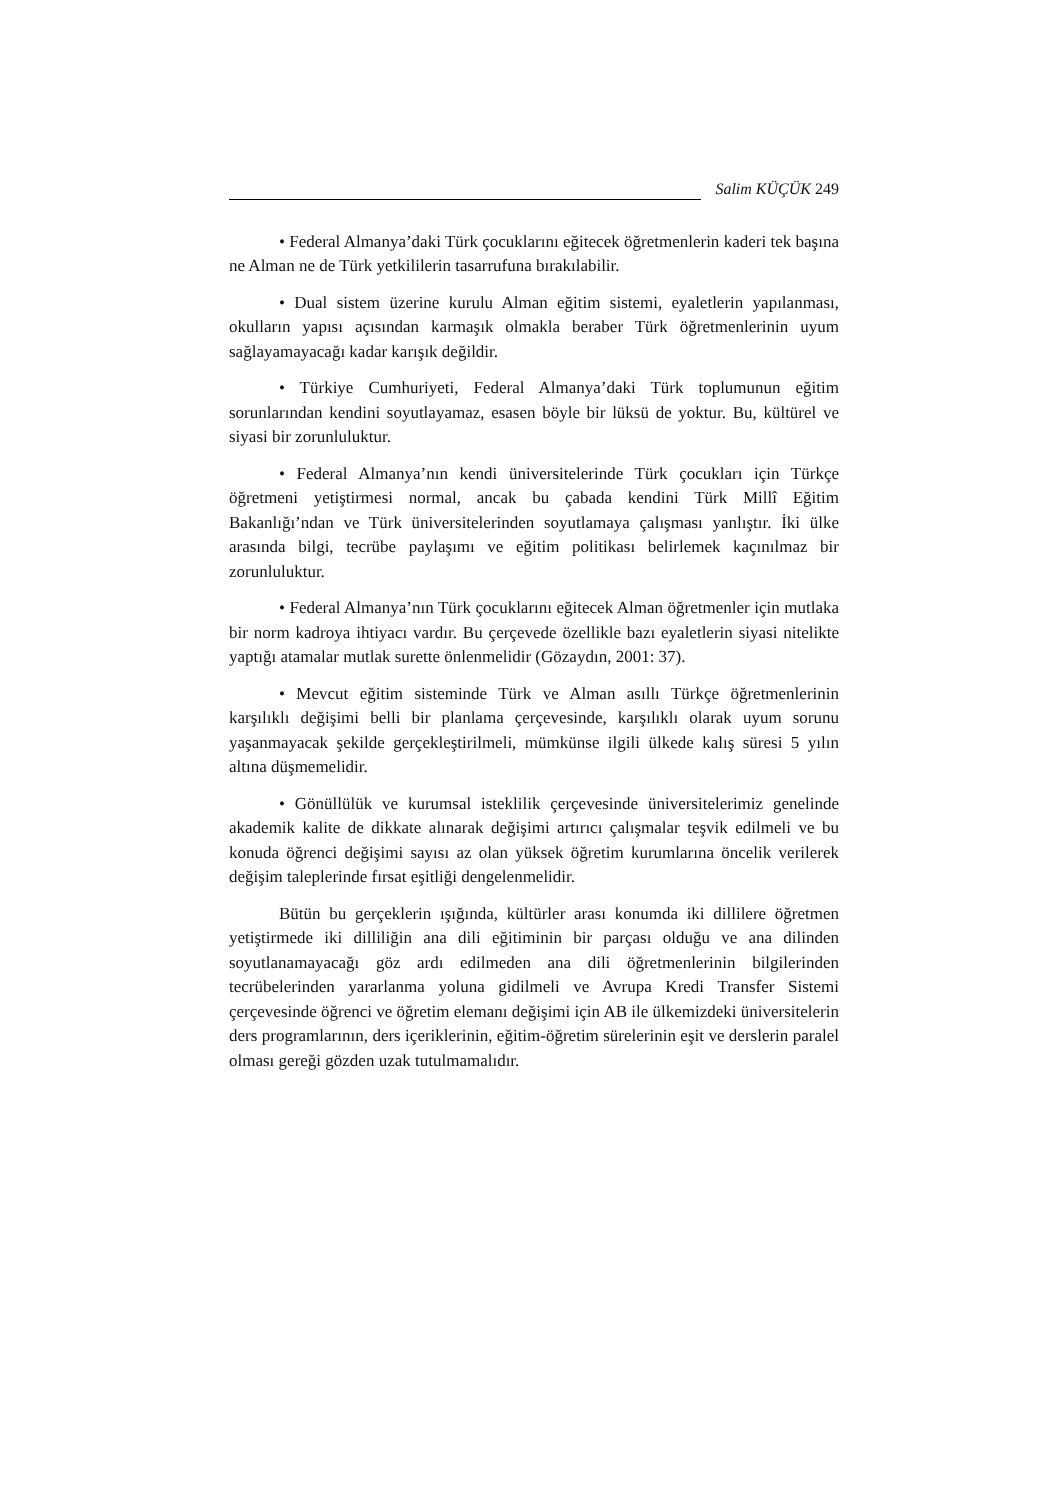Salim KÜÇÜK 249
• Federal Almanya’daki Türk çocuklarını eğitecek öğretmenlerin kaderi tek başına ne Alman ne de Türk yetkililerin tasarrufuna bırakılabilir.
• Dual sistem üzerine kurulu Alman eğitim sistemi, eyaletlerin yapılanması, okulların yapısı açısından karmaşık olmakla beraber Türk öğretmenlerinin uyum sağlayamayacağı kadar karışık değildir.
• Türkiye Cumhuriyeti, Federal Almanya’daki Türk toplumunun eğitim sorunlarından kendini soyutlayamaz, esasen böyle bir lüksü de yoktur. Bu, kültürel ve siyasi bir zorunluluktur.
• Federal Almanya’nın kendi üniversitelerinde Türk çocukları için Türkçe öğretmeni yetiştirmesi normal, ancak bu çabada kendini Türk Millî Eğitim Bakanlığı’ndan ve Türk üniversitelerinden soyutlamaya çalışması yanlıştır. İki ülke arasında bilgi, tecrübe paylaşımı ve eğitim politikası belirlemek kaçınılmaz bir zorunluluktur.
• Federal Almanya’nın Türk çocuklarını eğitecek Alman öğretmenler için mutlaka bir norm kadroya ihtiyacı vardır. Bu çerçevede özellikle bazı eyaletlerin siyasi nitelikte yaptığı atamalar mutlak surette önlenmelidir (Gözaydın, 2001: 37).
• Mevcut eğitim sisteminde Türk ve Alman asıllı Türkçe öğretmenlerinin karşılıklı değişimi belli bir planlama çerçevesinde, karşılıklı olarak uyum sorunu yaşanmayacak şekilde gerçekleştirilmeli, mümkünse ilgili ülkede kalış süresi 5 yılın altına düşmemelidir.
• Gönüllülük ve kurumsal isteklilik çerçevesinde üniversitelerimiz genelinde akademik kalite de dikkate alınarak değişimi artırıcı çalışmalar teşvik edilmeli ve bu konuda öğrenci değişimi sayısı az olan yüksek öğretim kurumlarına öncelik verilerek değişim taleplerinde fırsat eşitliği dengelenmelidir.
Bütün bu gerçeklerin ışığında, kültürler arası konumda iki dillilere öğretmen yetiştirmede iki dilliliğin ana dili eğitiminin bir parçası olduğu ve ana dilinden soyutlanamayacağı göz ardı edilmeden ana dili öğretmenlerinin bilgilerinden tecrübelerinden yararlanma yoluna gidilmeli ve Avrupa Kredi Transfer Sistemi çerçevesinde öğrenci ve öğretim elemanı değişimi için AB ile ülkemizdeki üniversitelerin ders programlarının, ders içeriklerinin, eğitim-öğretim sürelerinin eşit ve derslerin paralel olması gereği gözden uzak tutulmamalıdır.